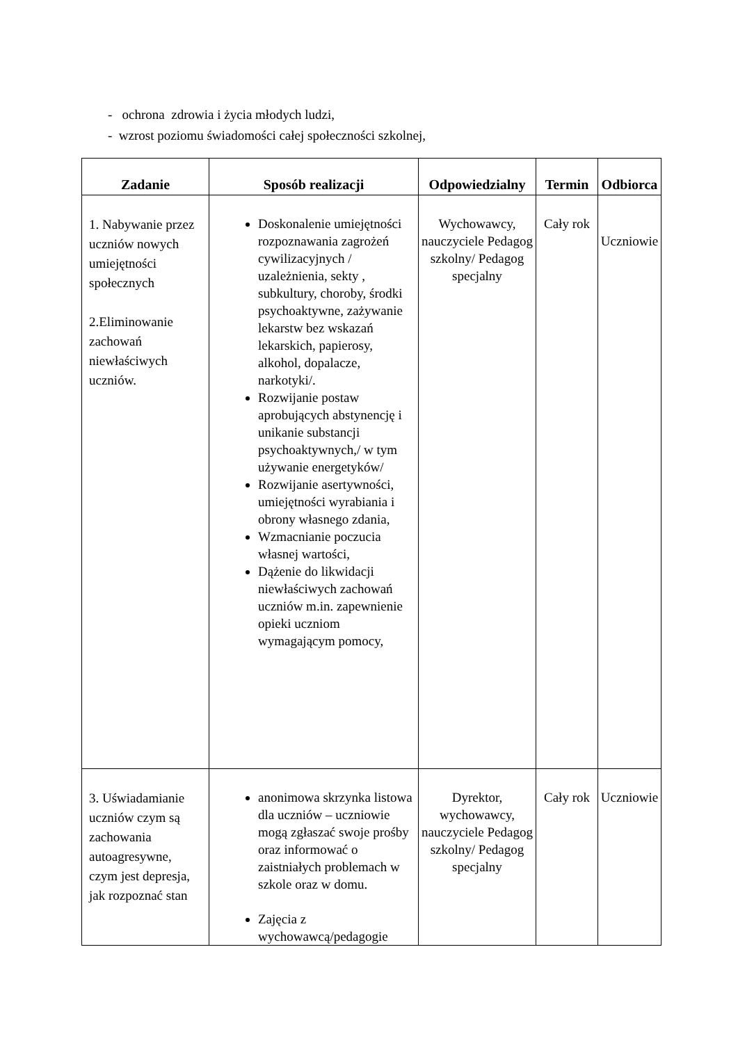- ochrona zdrowia i życia młodych ludzi,
- wzrost poziomu świadomości całej społeczności szkolnej,
| Zadanie | Sposób realizacji | Odpowiedzialny | Termin | Odbiorca |
| --- | --- | --- | --- | --- |
| 1. Nabywanie przez uczniów nowych umiejętności społecznych 2.Eliminowanie zachowań niewłaściwych uczniów. | Doskonalenie umiejętności rozpoznawania zagrożeń cywilizacyjnych / uzależnienia, sekty , subkultury, choroby, środki psychoaktywne, zażywanie lekarstw bez wskazań lekarskich, papierosy, alkohol, dopalacze, narkotyki/. Rozwijanie postaw aprobujących abstynencję i unikanie substancji psychoaktywnych,/ w tym używanie energetyków/ Rozwijanie asertywności, umiejętności wyrabiania i obrony własnego zdania, Wzmacnianie poczucia własnej wartości, Dążenie do likwidacji niewłaściwych zachowań uczniów m.in. zapewnienie opieki uczniom wymagającym pomocy, | Wychowawcy, nauczyciele Pedagog szkolny/ Pedagog specjalny | Cały rok | Uczniowie |
| 3. Uświadamianie uczniów czym są zachowania autoagresywne, czym jest depresja, jak rozpoznać stan | anonimowa skrzynka listowa dla uczniów – uczniowie mogą zgłaszać swoje prośby oraz informować o zaistniałych problemach w szkole oraz w domu. Zajęcia z wychowawcą/pedagogie | Dyrektor, wychowawcy, nauczyciele Pedagog szkolny/ Pedagog specjalny | Cały rok | Uczniowie |